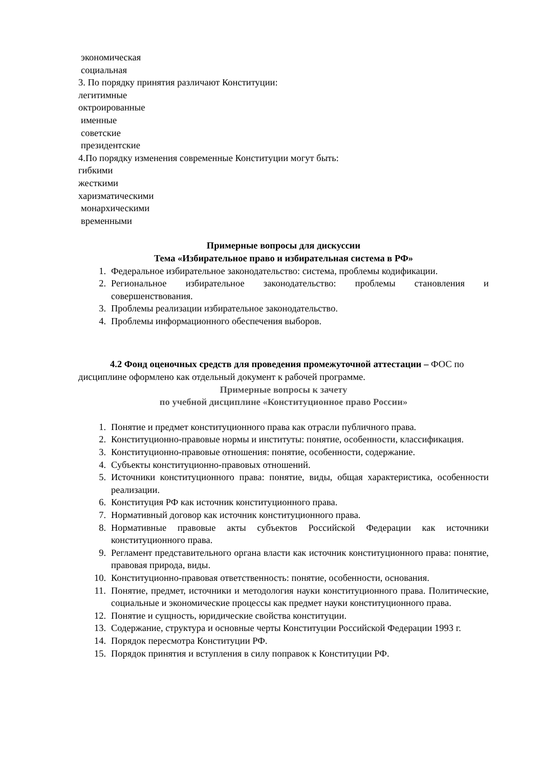экономическая
социальная
3. По порядку принятия различают Конституции:
легитимные
октроированные
именные
советские
президентские
4.По порядку изменения современные Конституции могут быть:
гибкими
жесткими
харизматическими
монархическими
временными
Примерные вопросы для дискуссии
Тема «Избирательное право и избирательная система в РФ»
1. Федеральное избирательное законодательство: система, проблемы кодификации.
2. Региональное избирательное законодательство: проблемы становления и совершенствования.
3. Проблемы реализации избирательное законодательство.
4. Проблемы информационного обеспечения выборов.
4.2 Фонд оценочных средств для проведения промежуточной аттестации – ФОС по дисциплине оформлено как отдельный документ к рабочей программе.
Примерные вопросы к зачету
по учебной дисциплине «Конституционное право России»
1. Понятие и предмет конституционного права как отрасли публичного права.
2. Конституционно-правовые нормы и институты: понятие, особенности, классификация.
3. Конституционно-правовые отношения: понятие, особенности, содержание.
4. Субъекты конституционно-правовых отношений.
5. Источники конституционного права: понятие, виды, общая характеристика, особенности реализации.
6. Конституция РФ как источник конституционного права.
7. Нормативный договор как источник конституционного права.
8. Нормативные правовые акты субъектов Российской Федерации как источники конституционного права.
9. Регламент представительного органа власти как источник конституционного права: понятие, правовая природа, виды.
10. Конституционно-правовая ответственность: понятие, особенности, основания.
11. Понятие, предмет, источники и методология науки конституционного права. Политические, социальные и экономические процессы как предмет науки конституционного права.
12. Понятие и сущность, юридические свойства конституции.
13. Содержание, структура и основные черты Конституции Российской Федерации 1993 г.
14. Порядок пересмотра Конституции РФ.
15. Порядок принятия и вступления в силу поправок к Конституции РФ.